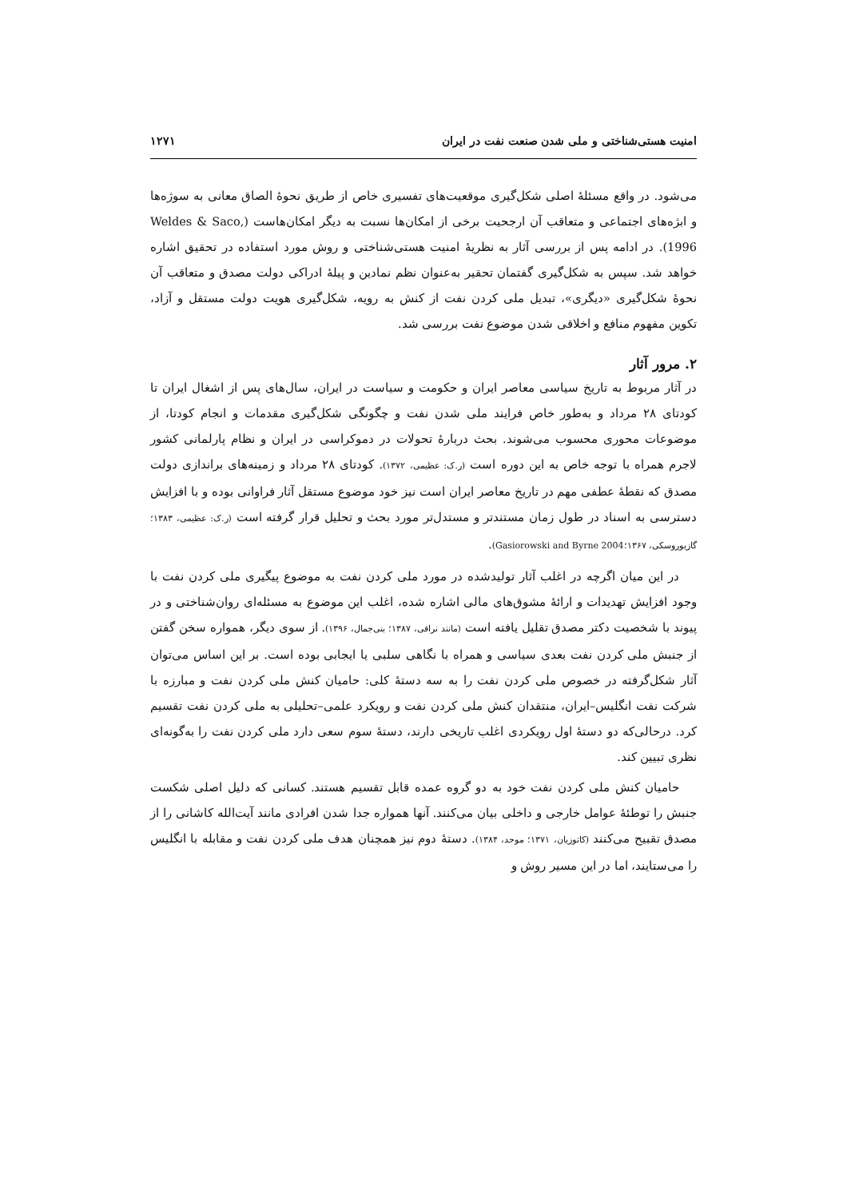امنیت هستی‌شناختی و ملی شدن صنعت نفت در ایران ۱۲۷۱
می‌شود. در واقع مسئلهٔ اصلی شکل‌گیری موقعیت‌های تفسیری خاص از طریق نحوهٔ الصاق معانی به سوژه‌ها و ابژه‌های اجتماعی و متعاقب آن ارجحیت برخی از امکان‌ها نسبت به دیگر امکان‌هاست (Weldes & Saco, 1996). در ادامه پس از بررسی آثار به نظریهٔ امنیت هستی‌شناختی و روش مورد استفاده در تحقیق اشاره خواهد شد. سپس به شکل‌گیری گفتمان تحقیر به‌عنوان نظم نمادین و پیلهٔ ادراکی دولت مصدق و متعاقب آن نحوهٔ شکل‌گیری «دیگری»، تبدیل ملی کردن نفت از کنش به رویه، شکل‌گیری هویت دولت مستقل و آزاد، تکوین مفهوم منافع و اخلاقی شدن موضوع نفت بررسی شد.
۲. مرور آثار
در آثار مربوط به تاریخ سیاسی معاصر ایران و حکومت و سیاست در ایران، سال‌های پس از اشغال ایران تا کودتای ۲۸ مرداد و به‌طور خاص فرایند ملی شدن نفت و چگونگی شکل‌گیری مقدمات و انجام کودتا، از موضوعات محوری محسوب می‌شوند. بحث دربارهٔ تحولات در دموکراسی در ایران و نظام پارلمانی کشور لاجرم همراه با توجه خاص به این دوره است (ر.ک: عظیمی، ۱۳۷۲). کودتای ۲۸ مرداد و زمینه‌های براندازی دولت مصدق که نقطهٔ عطفی مهم در تاریخ معاصر ایران است نیز خود موضوع مستقل آثار فراوانی بوده و با افزایش دسترسی به اسناد در طول زمان مستندتر و مستدل‌تر مورد بحث و تحلیل قرار گرفته است (ر.ک: عظیمی، ۱۳۸۳؛ گازیوروسکی، ۱۳۶۷؛Gasiorowski and Byrne 2004).
در این میان اگرچه در اغلب آثار تولیدشده در مورد ملی کردن نفت به موضوع پیگیری ملی کردن نفت با وجود افزایش تهدیدات و ارائهٔ مشوق‌های مالی اشاره شده، اغلب این موضوع به مسئله‌ای روان‌شناختی و در پیوند با شخصیت دکتر مصدق تقلیل یافته است (مانند نراقی، ۱۳۸۷؛ بنی‌جمال، ۱۳۹۶). از سوی دیگر، همواره سخن گفتن از جنبش ملی کردن نفت بعدی سیاسی و همراه با نگاهی سلبی یا ایجابی بوده است. بر این اساس می‌توان آثار شکل‌گرفته در خصوص ملی کردن نفت را به سه دستهٔ کلی: حامیان کنش ملی کردن نفت و مبارزه با شرکت نفت انگلیس–ایران، منتقدان کنش ملی کردن نفت و رویکرد علمی–تحلیلی به ملی کردن نفت تقسیم کرد. درحالی‌که دو دستهٔ اول رویکردی اغلب تاریخی دارند، دستهٔ سوم سعی دارد ملی کردن نفت را به‌گونه‌ای نظری تبیین کند.
حامیان کنش ملی کردن نفت خود به دو گروه عمده قابل تقسیم هستند. کسانی که دلیل اصلی شکست جنبش را توطئهٔ عوامل خارجی و داخلی بیان می‌کنند. آنها همواره جدا شدن افرادی مانند آیت‌الله کاشانی را از مصدق تقبیح می‌کنند (کاتوزیان، ۱۳۷۱؛ موحد، ۱۳۸۴). دستهٔ دوم نیز همچنان هدف ملی کردن نفت و مقابله با انگلیس را می‌ستایند، اما در این مسیر روش و